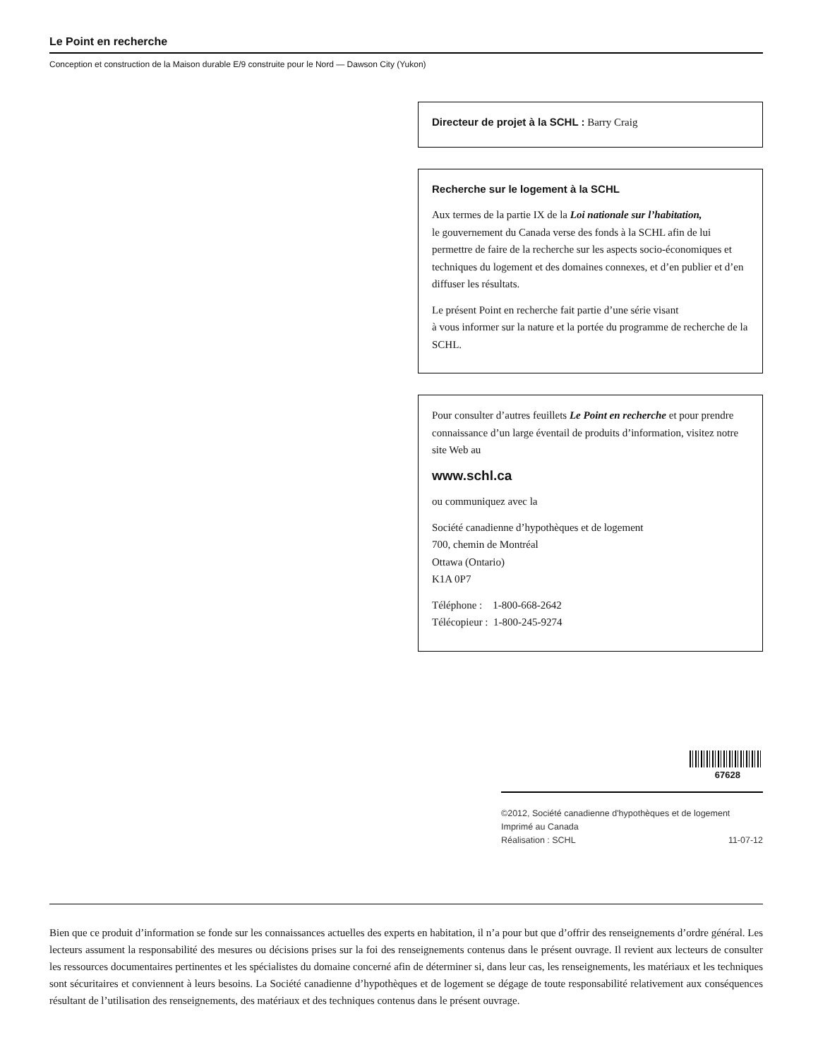Le Point en recherche
Conception et construction de la Maison durable E/9 construite pour le Nord — Dawson City (Yukon)
Directeur de projet à la SCHL : Barry Craig
Recherche sur le logement à la SCHL
Aux termes de la partie IX de la Loi nationale sur l’habitation,
le gouvernement du Canada verse des fonds à la SCHL afin de lui permettre de faire de la recherche sur les aspects socio-économiques et techniques du logement et des domaines connexes, et d’en publier et d’en diffuser les résultats.
Le présent Point en recherche fait partie d’une série visant
à vous informer sur la nature et la portée du programme de recherche de la SCHL.
Pour consulter d’autres feuillets Le Point en recherche et pour prendre connaissance d’un large éventail de produits d’information, visitez notre site Web au
www.schl.ca
ou communiquez avec la
Société canadienne d’hypothèques et de logement
700, chemin de Montréal
Ottawa (Ontario)
K1A 0P7
Téléphone : 1-800-668-2642
Télécopieur : 1-800-245-9274
67628
©2012, Société canadienne d'hypothèques et de logement
Imprimé au Canada
Réalisation : SCHL 11-07-12
Bien que ce produit d’information se fonde sur les connaissances actuelles des experts en habitation, il n’a pour but que d’offrir des renseignements d’ordre général. Les lecteurs assument la responsabilité des mesures ou décisions prises sur la foi des renseignements contenus dans le présent ouvrage. Il revient aux lecteurs de consulter les ressources documentaires pertinentes et les spécialistes du domaine concerné afin de déterminer si, dans leur cas, les renseignements, les matériaux et les techniques sont sécuritaires et conviennent à leurs besoins. La Société canadienne d’hypothèques et de logement se dégage de toute responsabilité relativement aux conséquences résultant de l’utilisation des renseignements, des matériaux et des techniques contenus dans le présent ouvrage.